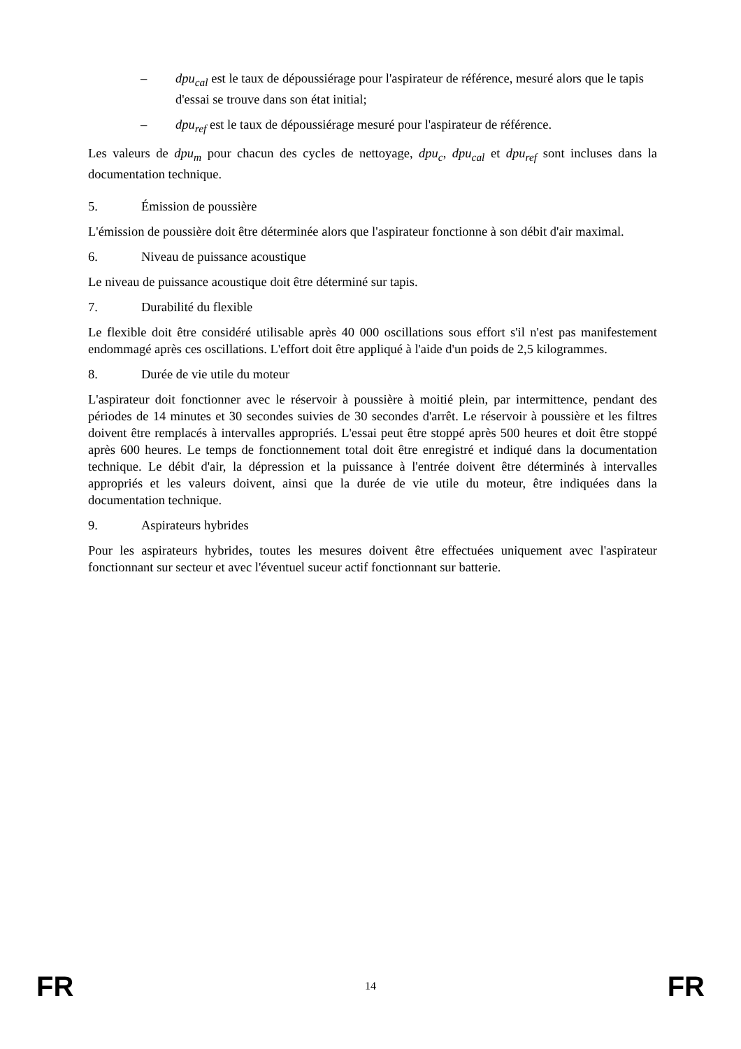– dpu<sub>cal</sub> est le taux de dépoussiérage pour l'aspirateur de référence, mesuré alors que le tapis d'essai se trouve dans son état initial;
– dpu<sub>ref</sub> est le taux de dépoussiérage mesuré pour l'aspirateur de référence.
Les valeurs de dpu<sub>m</sub> pour chacun des cycles de nettoyage, dpu<sub>c</sub>, dpu<sub>cal</sub> et dpu<sub>ref</sub> sont incluses dans la documentation technique.
5. Émission de poussière
L'émission de poussière doit être déterminée alors que l'aspirateur fonctionne à son débit d'air maximal.
6. Niveau de puissance acoustique
Le niveau de puissance acoustique doit être déterminé sur tapis.
7. Durabilité du flexible
Le flexible doit être considéré utilisable après 40 000 oscillations sous effort s'il n'est pas manifestement endommagé après ces oscillations. L'effort doit être appliqué à l'aide d'un poids de 2,5 kilogrammes.
8. Durée de vie utile du moteur
L'aspirateur doit fonctionner avec le réservoir à poussière à moitié plein, par intermittence, pendant des périodes de 14 minutes et 30 secondes suivies de 30 secondes d'arrêt. Le réservoir à poussière et les filtres doivent être remplacés à intervalles appropriés. L'essai peut être stoppé après 500 heures et doit être stoppé après 600 heures. Le temps de fonctionnement total doit être enregistré et indiqué dans la documentation technique. Le débit d'air, la dépression et la puissance à l'entrée doivent être déterminés à intervalles appropriés et les valeurs doivent, ainsi que la durée de vie utile du moteur, être indiquées dans la documentation technique.
9. Aspirateurs hybrides
Pour les aspirateurs hybrides, toutes les mesures doivent être effectuées uniquement avec l'aspirateur fonctionnant sur secteur et avec l'éventuel suceur actif fonctionnant sur batterie.
FR 14 FR